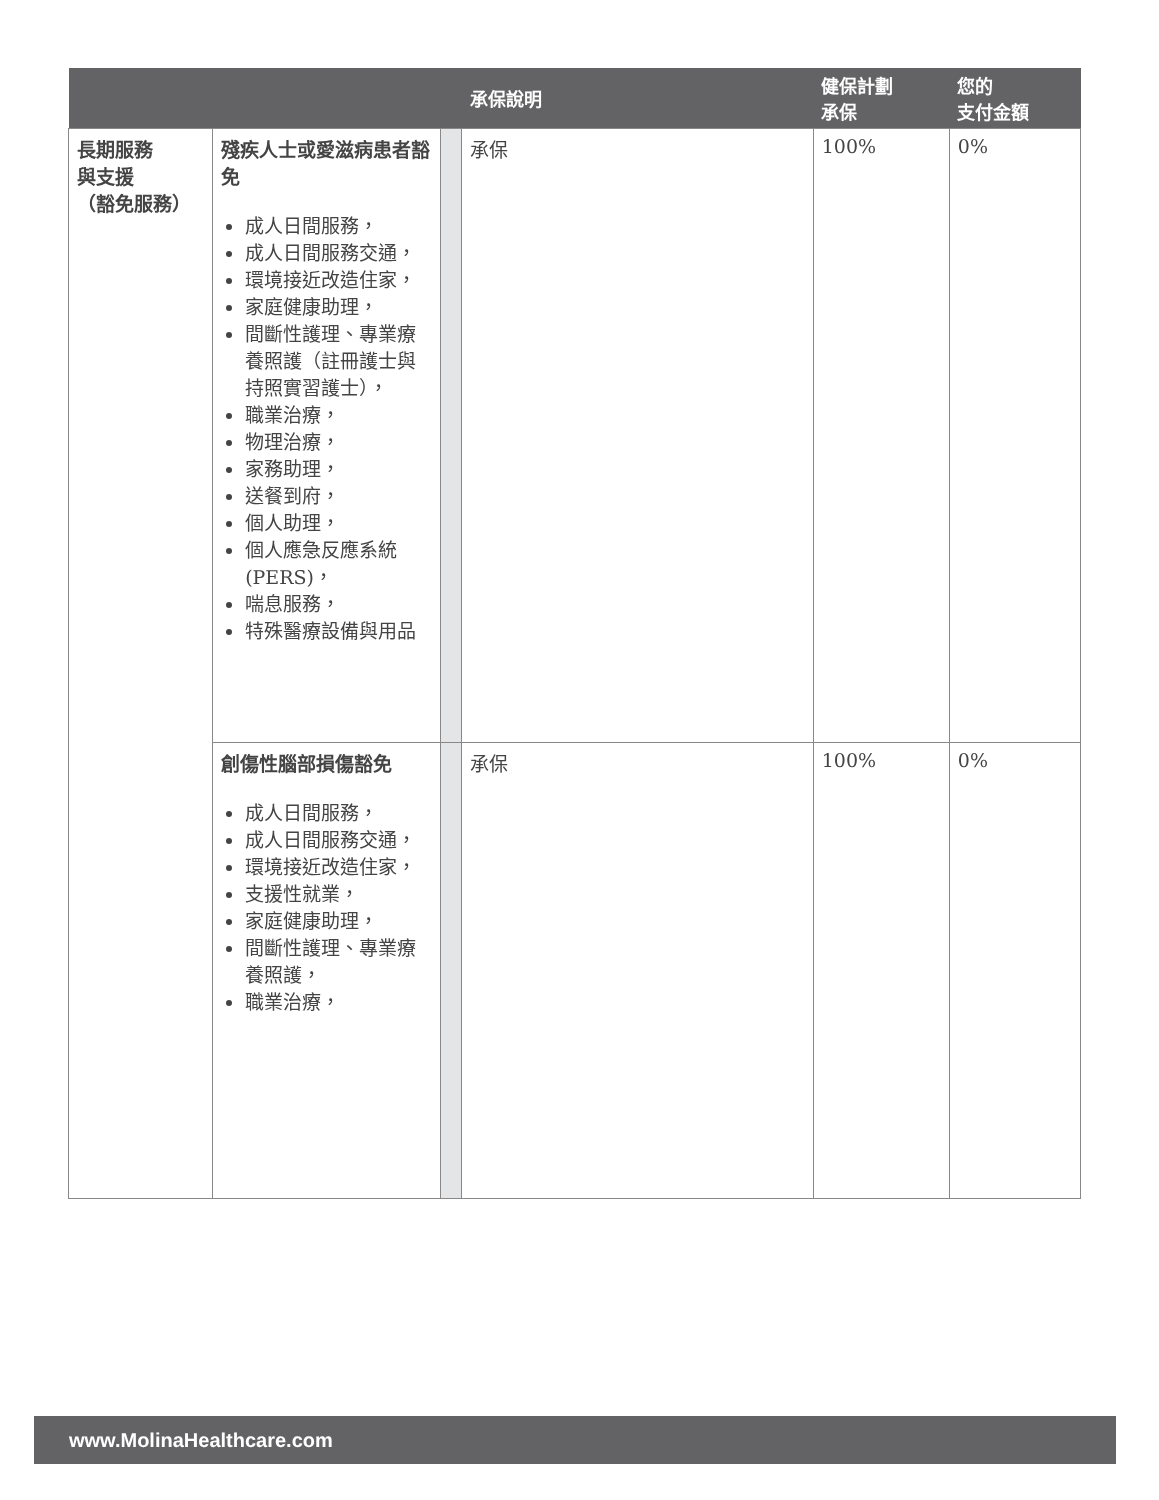| | | | 承保說明 | 健保計劃 承保 | 您的 支付金額 |
| --- | --- | --- | --- | --- | --- |
| 長期服務 與支援 （豁免服務） | 殘疾人士或愛滋病患者豁免 成人日間服務， 成人日間服務交通， 環境接近改造住家， 家庭健康助理， 間斷性護理、專業療養照護（註冊護士與持照實習護士）， 職業治療， 物理治療， 家務助理， 送餐到府， 個人助理， 個人應急反應系統 (PERS)， 喘息服務， 特殊醫療設備與用品 | | 承保 | 100% | 0% |
| | 創傷性腦部損傷豁免 成人日間服務， 成人日間服務交通， 環境接近改造住家， 支援性就業， 家庭健康助理， 間斷性護理、專業療養照護， 職業治療， | | 承保 | 100% | 0% |
www.MolinaHealthcare.com